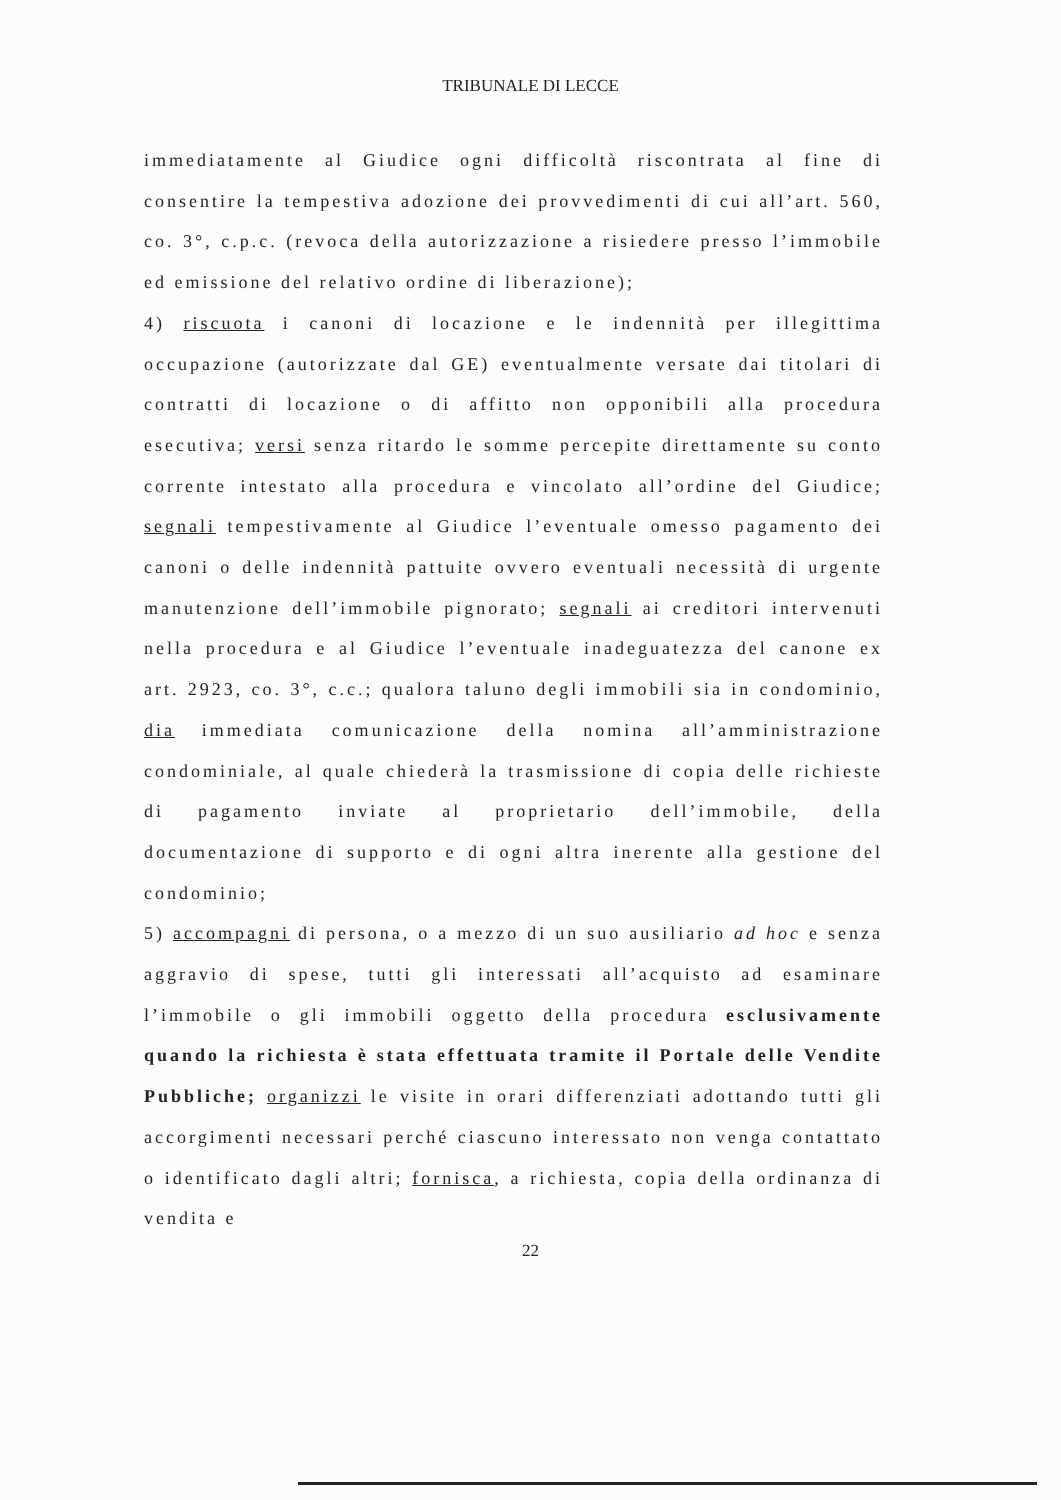TRIBUNALE DI LECCE
immediatamente al Giudice ogni difficoltà riscontrata al fine di consentire la tempestiva adozione dei provvedimenti di cui all’art. 560, co. 3°, c.p.c. (revoca della autorizzazione a risiedere presso l’immobile ed emissione del relativo ordine di liberazione);
4) riscuota i canoni di locazione e le indennità per illegittima occupazione (autorizzate dal GE) eventualmente versate dai titolari di contratti di locazione o di affitto non opponibili alla procedura esecutiva; versi senza ritardo le somme percepite direttamente su conto corrente intestato alla procedura e vincolato all’ordine del Giudice; segnali tempestivamente al Giudice l’eventuale omesso pagamento dei canoni o delle indennità pattuite ovvero eventuali necessità di urgente manutenzione dell’immobile pignorato; segnali ai creditori intervenuti nella procedura e al Giudice l’eventuale inadeguatezza del canone ex art. 2923, co. 3°, c.c.; qualora taluno degli immobili sia in condominio, dia immediata comunicazione della nomina all’amministrazione condominiale, al quale chiederà la trasmissione di copia delle richieste di pagamento inviate al proprietario dell’immobile, della documentazione di supporto e di ogni altra inerente alla gestione del condominio;
5) accompagni di persona, o a mezzo di un suo ausiliario ad hoc e senza aggravio di spese, tutti gli interessati all’acquisto ad esaminare l’immobile o gli immobili oggetto della procedura esclusivamente quando la richiesta è stata effettuata tramite il Portale delle Vendite Pubbliche; organizzi le visite in orari differenziati adottando tutti gli accorgimenti necessari perché ciascuno interessato non venga contattato o identificato dagli altri; fornisca, a richiesta, copia della ordinanza di vendita e
22